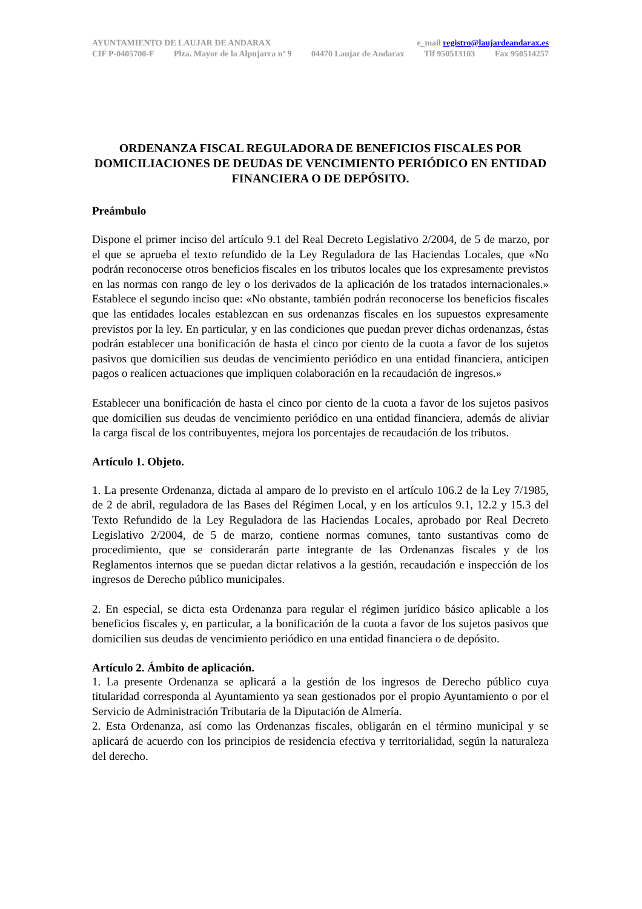AYUNTAMIENTO DE LAUJAR DE ANDARAX e_mail registro@laujardeandarax.es
CIF P-0405700-F Plza. Mayor de la Alpujarra nº 9 04470 Laujar de Andarax Tlf 950513103 Fax 950514257
ORDENANZA FISCAL REGULADORA DE BENEFICIOS FISCALES POR DOMICILIACIONES DE DEUDAS DE VENCIMIENTO PERIÓDICO EN ENTIDAD FINANCIERA O DE DEPÓSITO.
Preámbulo
Dispone el primer inciso del artículo 9.1 del Real Decreto Legislativo 2/2004, de 5 de marzo, por el que se aprueba el texto refundido de la Ley Reguladora de las Haciendas Locales, que «No podrán reconocerse otros beneficios fiscales en los tributos locales que los expresamente previstos en las normas con rango de ley o los derivados de la aplicación de los tratados internacionales.» Establece el segundo inciso que: «No obstante, también podrán reconocerse los beneficios fiscales que las entidades locales establezcan en sus ordenanzas fiscales en los supuestos expresamente previstos por la ley. En particular, y en las condiciones que puedan prever dichas ordenanzas, éstas podrán establecer una bonificación de hasta el cinco por ciento de la cuota a favor de los sujetos pasivos que domicilien sus deudas de vencimiento periódico en una entidad financiera, anticipen pagos o realicen actuaciones que impliquen colaboración en la recaudación de ingresos.»
Establecer una bonificación de hasta el cinco por ciento de la cuota a favor de los sujetos pasivos que domicilien sus deudas de vencimiento periódico en una entidad financiera, además de aliviar la carga fiscal de los contribuyentes, mejora los porcentajes de recaudación de los tributos.
Artículo 1. Objeto.
1. La presente Ordenanza, dictada al amparo de lo previsto en el artículo 106.2 de la Ley 7/1985, de 2 de abril, reguladora de las Bases del Régimen Local, y en los artículos 9.1, 12.2 y 15.3 del Texto Refundido de la Ley Reguladora de las Haciendas Locales, aprobado por Real Decreto Legislativo 2/2004, de 5 de marzo, contiene normas comunes, tanto sustantivas como de procedimiento, que se considerarán parte integrante de las Ordenanzas fiscales y de los Reglamentos internos que se puedan dictar relativos a la gestión, recaudación e inspección de los ingresos de Derecho público municipales.
2. En especial, se dicta esta Ordenanza para regular el régimen jurídico básico aplicable a los beneficios fiscales y, en particular, a la bonificación de la cuota a favor de los sujetos pasivos que domicilien sus deudas de vencimiento periódico en una entidad financiera o de depósito.
Artículo 2. Ámbito de aplicación.
1. La presente Ordenanza se aplicará a la gestión de los ingresos de Derecho público cuya titularidad corresponda al Ayuntamiento ya sean gestionados por el propio Ayuntamiento o por el Servicio de Administración Tributaria de la Diputación de Almería.
2. Esta Ordenanza, así como las Ordenanzas fiscales, obligarán en el término municipal y se aplicará de acuerdo con los principios de residencia efectiva y territorialidad, según la naturaleza del derecho.